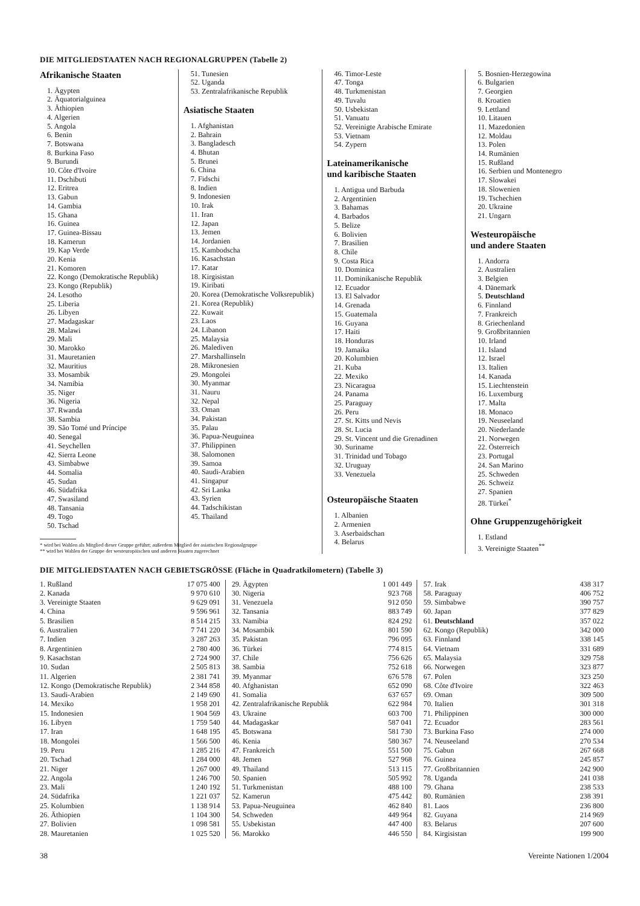DIE MITGLIEDSTAATEN NACH REGIONALGRUPPEN (Tabelle 2)
Afrikanische Staaten
1. Ägypten
2. Äquatorialguinea
3. Äthiopien
4. Algerien
5. Angola
6. Benin
7. Botswana
8. Burkina Faso
9. Burundi
10. Côte d'Ivoire
11. Dschibuti
12. Eritrea
13. Gabun
14. Gambia
15. Ghana
16. Guinea
17. Guinea-Bissau
18. Kamerun
19. Kap Verde
20. Kenia
21. Komoren
22. Kongo (Demokratische Republik)
23. Kongo (Republik)
24. Lesotho
25. Liberia
26. Libyen
27. Madagaskar
28. Malawi
29. Mali
30. Marokko
31. Mauretanien
32. Mauritius
33. Mosambik
34. Namibia
35. Niger
36. Nigeria
37. Rwanda
38. Sambia
39. São Tomé und Príncipe
40. Senegal
41. Seychellen
42. Sierra Leone
43. Simbabwe
44. Somalia
45. Sudan
46. Südafrika
47. Swasiland
48. Tansania
49. Togo
50. Tschad
* wird bei Wahlen als Mitglied dieser Gruppe geführt; außerdem Mitglied der asiatischen Regionalgruppe
** wird bei Wahlen der Gruppe der westeuropäischen und anderen Staaten zugerechnet
51. Tunesien
52. Uganda
53. Zentralafrikanische Republik
Asiatische Staaten
1. Afghanistan
2. Bahrain
3. Bangladesch
4. Bhutan
5. Brunei
6. China
7. Fidschi
8. Indien
9. Indonesien
10. Irak
11. Iran
12. Japan
13. Jemen
14. Jordanien
15. Kambodscha
16. Kasachstan
17. Katar
18. Kirgisistan
19. Kiribati
20. Korea (Demokratische Volksrepublik)
21. Korea (Republik)
22. Kuwait
23. Laos
24. Libanon
25. Malaysia
26. Malediven
27. Marshallinseln
28. Mikronesien
29. Mongolei
30. Myanmar
31. Nauru
32. Nepal
33. Oman
34. Pakistan
35. Palau
36. Papua-Neuguinea
37. Philippinen
38. Salomonen
39. Samoa
40. Saudi-Arabien
41. Singapur
42. Sri Lanka
43. Syrien
44. Tadschikistan
45. Thailand
46. Timor-Leste
47. Tonga
48. Turkmenistan
49. Tuvalu
50. Usbekistan
51. Vanuatu
52. Vereinigte Arabische Emirate
53. Vietnam
54. Zypern
Lateinamerikanische
und karibische Staaten
1. Antigua und Barbuda
2. Argentinien
3. Bahamas
4. Barbados
5. Belize
6. Bolivien
7. Brasilien
8. Chile
9. Costa Rica
10. Dominica
11. Dominikanische Republik
12. Ecuador
13. El Salvador
14. Grenada
15. Guatemala
16. Guyana
17. Haiti
18. Honduras
19. Jamaika
20. Kolumbien
21. Kuba
22. Mexiko
23. Nicaragua
24. Panama
25. Paraguay
26. Peru
27. St. Kitts und Nevis
28. St. Lucia
29. St. Vincent und die Grenadinen
30. Suriname
31. Trinidad und Tobago
32. Uruguay
33. Venezuela
Osteuropäische Staaten
1. Albanien
2. Armenien
3. Aserbaidschan
4. Belarus
5. Bosnien-Herzegowina
6. Bulgarien
7. Georgien
8. Kroatien
9. Lettland
10. Litauen
11. Mazedonien
12. Moldau
13. Polen
14. Rumänien
15. Rußland
16. Serbien und Montenegro
17. Slowakei
18. Slowenien
19. Tschechien
20. Ukraine
21. Ungarn
Westeuropäische
und andere Staaten
1. Andorra
2. Australien
3. Belgien
4. Dänemark
5. Deutschland
6. Finnland
7. Frankreich
8. Griechenland
9. Großbritannien
10. Irland
11. Island
12. Israel
13. Italien
14. Kanada
15. Liechtenstein
16. Luxemburg
17. Malta
18. Monaco
19. Neuseeland
20. Niederlande
21. Norwegen
22. Österreich
23. Portugal
24. San Marino
25. Schweden
26. Schweiz
27. Spanien
28. Türkei<sup>*</sup>
Ohne Gruppenzugehörigkeit
1. Estland
3. Vereinigte Staaten<sup>**</sup>
DIE MITGLIEDSTAATEN NACH GEBIETSGRÖSSE (Fläche in Quadratkilometern) (Tabelle 3)
| 1. Rußland | 17 075 400 |
| 2. Kanada | 9 970 610 |
| 3. Vereinigte Staaten | 9 629 091 |
| 4. China | 9 596 961 |
| 5. Brasilien | 8 514 215 |
| 6. Australien | 7 741 220 |
| 7. Indien | 3 287 263 |
| 8. Argentinien | 2 780 400 |
| 9. Kasachstan | 2 724 900 |
| 10. Sudan | 2 505 813 |
| 11. Algerien | 2 381 741 |
| 12. Kongo (Demokratische Republik) | 2 344 858 |
| 13. Saudi-Arabien | 2 149 690 |
| 14. Mexiko | 1 958 201 |
| 15. Indonesien | 1 904 569 |
| 16. Libyen | 1 759 540 |
| 17. Iran | 1 648 195 |
| 18. Mongolei | 1 566 500 |
| 19. Peru | 1 285 216 |
| 20. Tschad | 1 284 000 |
| 21. Niger | 1 267 000 |
| 22. Angola | 1 246 700 |
| 23. Mali | 1 240 192 |
| 24. Südafrika | 1 221 037 |
| 25. Kolumbien | 1 138 914 |
| 26. Äthiopien | 1 104 300 |
| 27. Bolivien | 1 098 581 |
| 28. Mauretanien | 1 025 520 |
| 29. Ägypten | 1 001 449 |
| 30. Nigeria | 923 768 |
| 31. Venezuela | 912 050 |
| 32. Tansania | 883 749 |
| 33. Namibia | 824 292 |
| 34. Mosambik | 801 590 |
| 35. Pakistan | 796 095 |
| 36. Türkei | 774 815 |
| 37. Chile | 756 626 |
| 38. Sambia | 752 618 |
| 39. Myanmar | 676 578 |
| 40. Afghanistan | 652 090 |
| 41. Somalia | 637 657 |
| 42. Zentralafrikanische Republik | 622 984 |
| 43. Ukraine | 603 700 |
| 44. Madagaskar | 587 041 |
| 45. Botswana | 581 730 |
| 46. Kenia | 580 367 |
| 47. Frankreich | 551 500 |
| 48. Jemen | 527 968 |
| 49. Thailand | 513 115 |
| 50. Spanien | 505 992 |
| 51. Turkmenistan | 488 100 |
| 52. Kamerun | 475 442 |
| 53. Papua-Neuguinea | 462 840 |
| 54. Schweden | 449 964 |
| 55. Usbekistan | 447 400 |
| 56. Marokko | 446 550 |
| 57. Irak | 438 317 |
| 58. Paraguay | 406 752 |
| 59. Simbabwe | 390 757 |
| 60. Japan | 377 829 |
| 61. Deutschland | 357 022 |
| 62. Kongo (Republik) | 342 000 |
| 63. Finnland | 338 145 |
| 64. Vietnam | 331 689 |
| 65. Malaysia | 329 758 |
| 66. Norwegen | 323 877 |
| 67. Polen | 323 250 |
| 68. Côte d'Ivoire | 322 463 |
| 69. Oman | 309 500 |
| 70. Italien | 301 318 |
| 71. Philippinen | 300 000 |
| 72. Ecuador | 283 561 |
| 73. Burkina Faso | 274 000 |
| 74. Neuseeland | 270 534 |
| 75. Gabun | 267 668 |
| 76. Guinea | 245 857 |
| 77. Großbritannien | 242 900 |
| 78. Uganda | 241 038 |
| 79. Ghana | 238 533 |
| 80. Rumänien | 238 391 |
| 81. Laos | 236 800 |
| 82. Guyana | 214 969 |
| 83. Belarus | 207 600 |
| 84. Kirgisistan | 199 900 |
38 Vereinte Nationen 1/2004